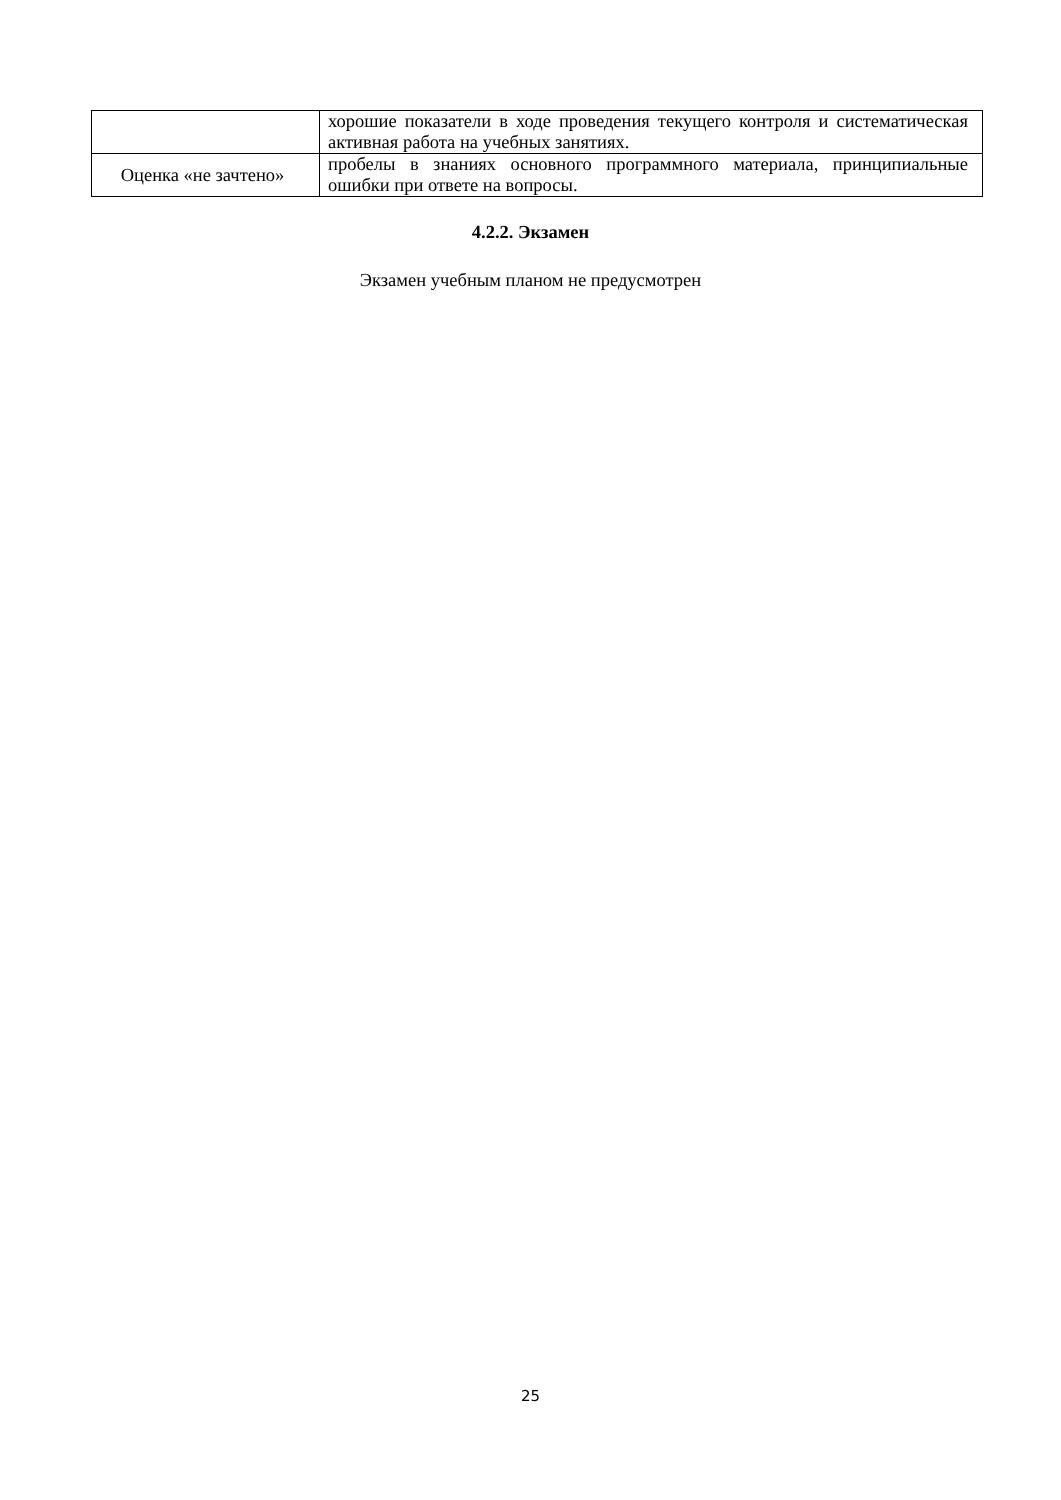| | хорошие показатели в ходе проведения текущего контроля и систематическая активная работа на учебных занятиях. |
| Оценка «не зачтено» | пробелы в знаниях основного программного материала, принципиальные ошибки при ответе на вопросы. |
4.2.2. Экзамен
Экзамен учебным планом не предусмотрен
25